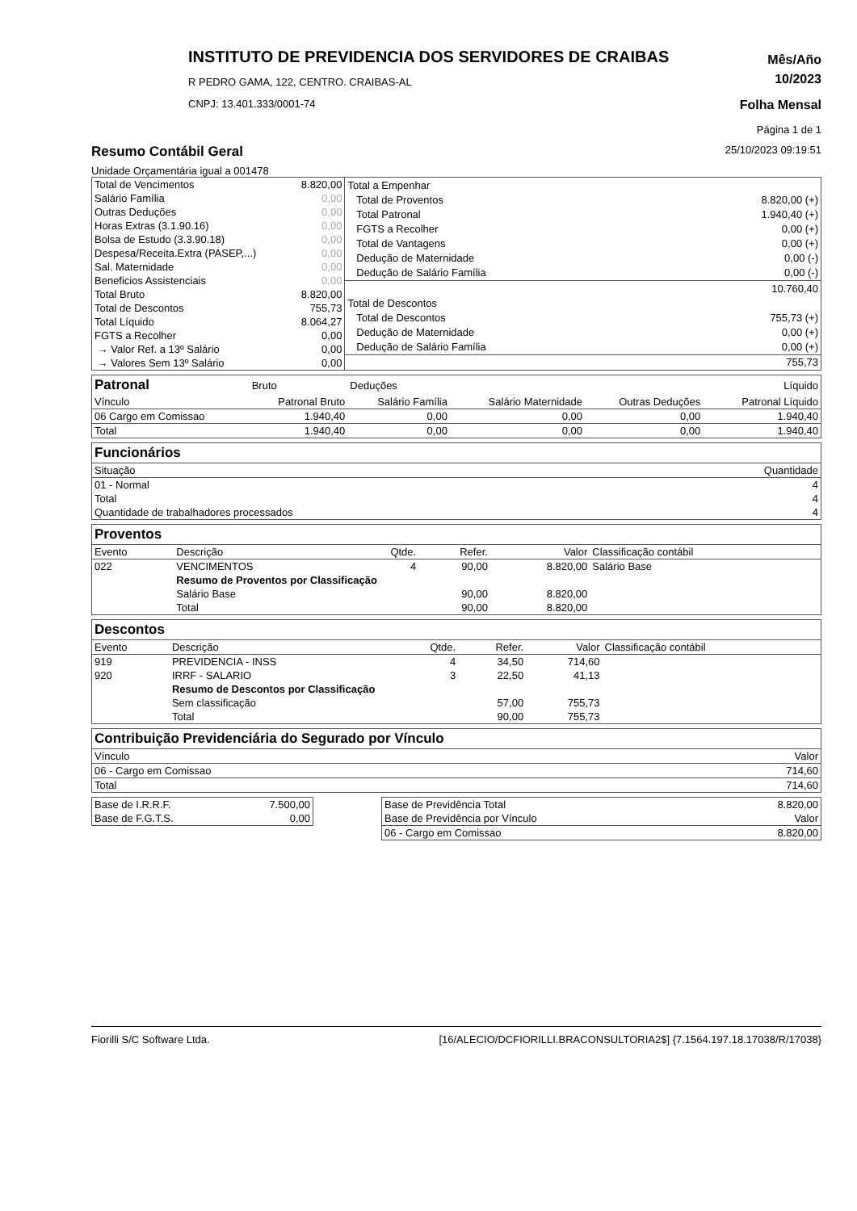INSTITUTO DE PREVIDENCIA DOS SERVIDORES DE CRAIBAS
R PEDRO GAMA, 122, CENTRO. CRAIBAS-AL
CNPJ: 13.401.333/0001-74
Mês/Año
10/2023
Folha Mensal
Página 1 de 1
Resumo Contábil Geral 25/10/2023 09:19:51
Unidade Orçamentária igual a 001478
| Total de Vencimentos | 8.820,00 |
| Salário Família | 0,00 |
| Outras Deduções | 0,00 |
| Horas Extras (3.1.90.16) | 0,00 |
| Bolsa de Estudo (3.3.90.18) | 0,00 |
| Despesa/Receita.Extra (PASEP,...) | 0,00 |
| Sal. Maternidade | 0,00 |
| Beneficios Assistenciais | 0,00 |
| Total Bruto | 8.820,00 |
| Total de Descontos | 755,73 |
| Total Líquido | 8.064,27 |
| FGTS a Recolher | 0,00 |
| → Valor Ref. a 13º Salário | 0,00 |
| → Valores Sem 13º Salário | 0,00 |
| Total a Empenhar | |
| Total de Proventos | 8.820,00 (+) |
| Total Patronal | 1.940,40 (+) |
| FGTS a Recolher | 0,00 (+) |
| Total de Vantagens | 0,00 (+) |
| Dedução de Maternidade | 0,00 (-) |
| Dedução de Salário Família | 0,00 (-) |
| | 10.760,40 |
| Total de Descontos | |
| Total de Descontos | 755,73 (+) |
| Dedução de Maternidade | 0,00 (+) |
| Dedução de Salário Família | 0,00 (+) |
| | 755,73 |
| Patronal | Bruto | Deduções | | | | Líquido |
| Vínculo | Patronal Bruto | Salário Família | Salário Maternidade | Outras Deduções | | Patronal Líquido |
| 06 Cargo em Comissao | 1.940,40 | 0,00 | 0,00 | 0,00 | | 1.940,40 |
| Total | 1.940,40 | 0,00 | 0,00 | 0,00 | | 1.940,40 |
| Funcionários | |
| Situação | Quantidade |
| 01 - Normal | 4 |
| Total | 4 |
| Quantidade de trabalhadores processados | 4 |
| Proventos | | | | | |
| Evento | Descrição | Qtde. | Refer. | Valor | Classificação contábil |
| 022 | VENCIMENTOS | 4 | 90,00 | 8.820,00 | Salário Base |
| | Resumo de Proventos por Classificação | | | | |
| | Salário Base | | 90,00 | 8.820,00 | |
| | Total | | 90,00 | 8.820,00 | |
| Descontos | | | | | |
| Evento | Descrição | Qtde. | Refer. | Valor | Classificação contábil |
| 919 | PREVIDENCIA - INSS | 4 | 34,50 | 714,60 | |
| 920 | IRRF - SALARIO | 3 | 22,50 | 41,13 | |
| | Resumo de Descontos por Classificação | | | | |
| | Sem classificação | | 57,00 | 755,73 | |
| | Total | | 90,00 | 755,73 | |
| Contribuição Previdenciária do Segurado por Vínculo | |
| Vínculo | Valor |
| 06 - Cargo em Comissao | 714,60 |
| Total | 714,60 |
| Base de I.R.R.F. | 7.500,00 |
| Base de F.G.T.S. | 0,00 |
| Base de Previdência Total | 8.820,00 |
| Base de Previdência por Vínculo | Valor |
| 06 - Cargo em Comissao | 8.820,00 |
Fiorilli S/C Software Ltda. [16/ALECIO/DCFIORILLI.BRACONSULTORIA2$] {7.1564.197.18.17038/R/17038}